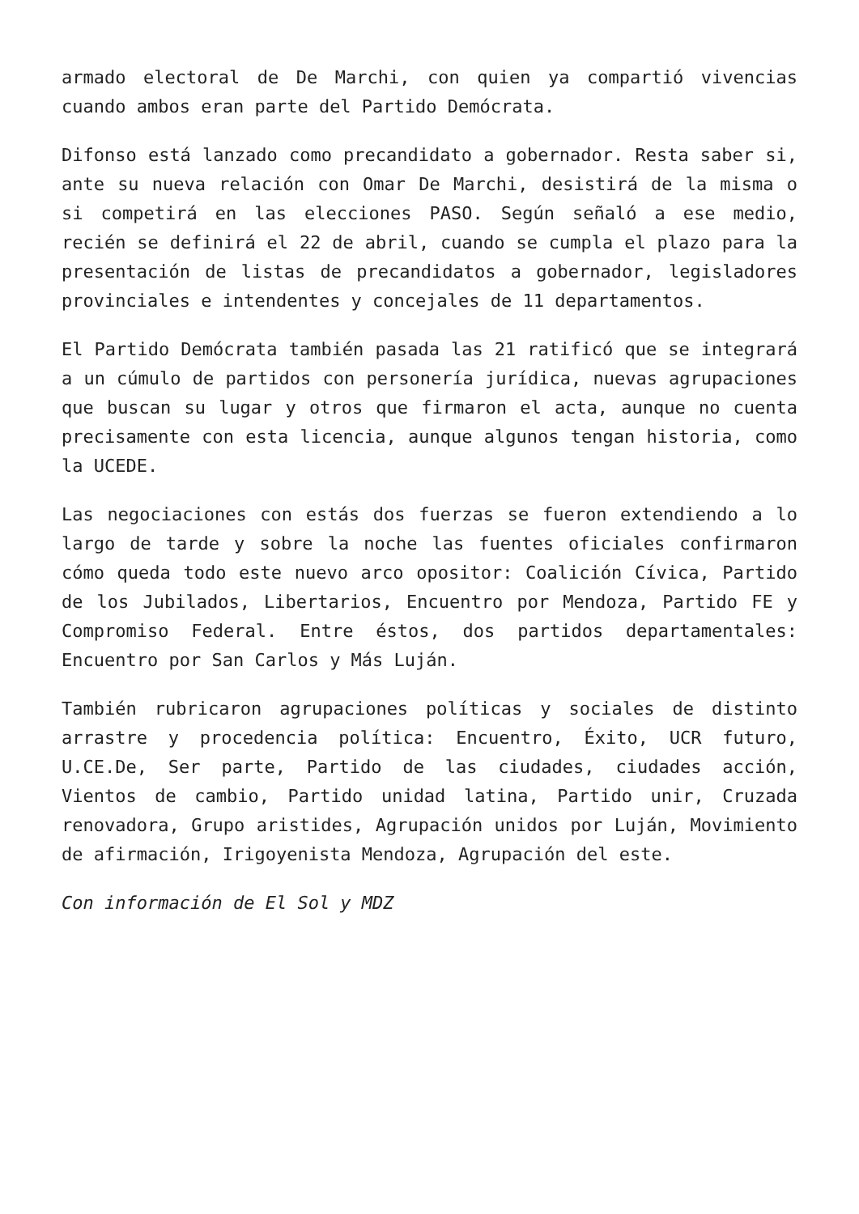armado electoral de De Marchi, con quien ya compartió vivencias cuando ambos eran parte del Partido Demócrata.
Difonso está lanzado como precandidato a gobernador. Resta saber si, ante su nueva relación con Omar De Marchi, desistirá de la misma o si competirá en las elecciones PASO. Según señaló a ese medio, recién se definirá el 22 de abril, cuando se cumpla el plazo para la presentación de listas de precandidatos a gobernador, legisladores provinciales e intendentes y concejales de 11 departamentos.
El Partido Demócrata también pasada las 21 ratificó que se integrará a un cúmulo de partidos con personería jurídica, nuevas agrupaciones que buscan su lugar y otros que firmaron el acta, aunque no cuenta precisamente con esta licencia, aunque algunos tengan historia, como la UCEDE.
Las negociaciones con estás dos fuerzas se fueron extendiendo a lo largo de tarde y sobre la noche las fuentes oficiales confirmaron cómo queda todo este nuevo arco opositor: Coalición Cívica, Partido de los Jubilados, Libertarios, Encuentro por Mendoza, Partido FE y Compromiso Federal. Entre éstos, dos partidos departamentales: Encuentro por San Carlos y Más Luján.
También rubricaron agrupaciones políticas y sociales de distinto arrastre y procedencia política: Encuentro, Éxito, UCR futuro, U.CE.De, Ser parte, Partido de las ciudades, ciudades acción, Vientos de cambio, Partido unidad latina, Partido unir, Cruzada renovadora, Grupo aristides, Agrupación unidos por Luján, Movimiento de afirmación, Irigoyenista Mendoza, Agrupación del este.
Con información de El Sol y MDZ